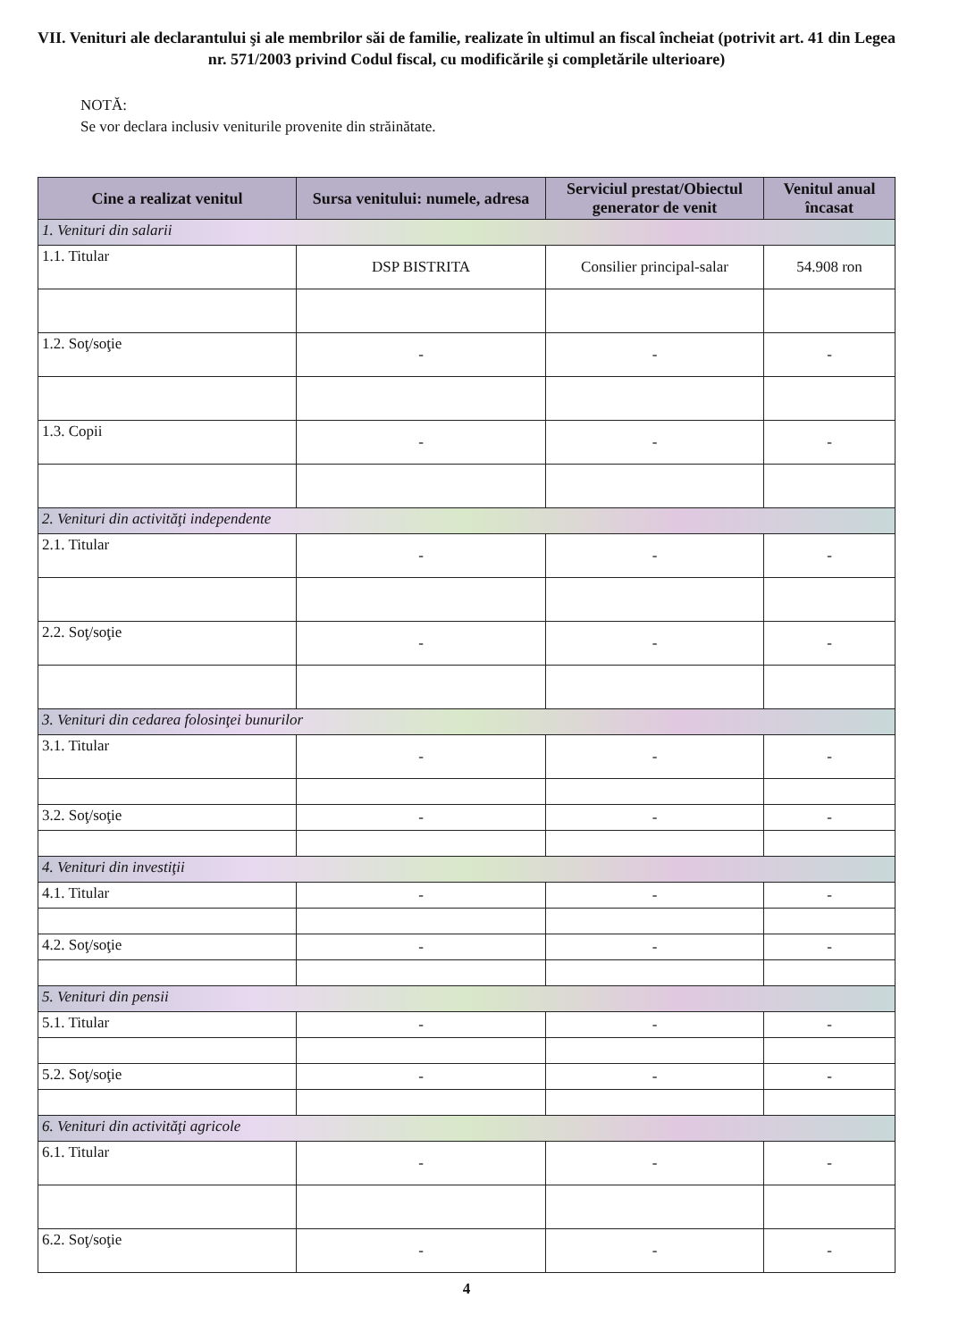VII. Venituri ale declarantului şi ale membrilor săi de familie, realizate în ultimul an fiscal încheiat (potrivit art. 41 din Legea nr. 571/2003 privind Codul fiscal, cu modificările şi completările ulterioare)
NOTĂ:
Se vor declara inclusiv veniturile provenite din străinătate.
| Cine a realizat venitul | Sursa venitului: numele, adresa | Serviciul prestat/Obiectul generator de venit | Venitul anual încasat |
| --- | --- | --- | --- |
| 1. Venituri din salarii | | | |
| 1.1. Titular | DSP BISTRITA | Consilier principal-salar | 54.908 ron |
| 1.2. Soţ/soţie | - | - | - |
| 1.3. Copii | - | - | - |
| 2. Venituri din activităţi independente | | | |
| 2.1. Titular | - | - | - |
| 2.2. Soţ/soţie | - | - | - |
| 3. Venituri din cedarea folosinţei bunurilor | | | |
| 3.1. Titular | - | - | - |
| 3.2. Soţ/soţie | - | - | - |
| 4. Venituri din investiţii | | | |
| 4.1. Titular | - | - | - |
| 4.2. Soţ/soţie | - | - | - |
| 5. Venituri din pensii | | | |
| 5.1. Titular | - | - | - |
| 5.2. Soţ/soţie | - | - | - |
| 6. Venituri din activităţi agricole | | | |
| 6.1. Titular | - | - | - |
| 6.2. Soţ/soţie | - | - | - |
4